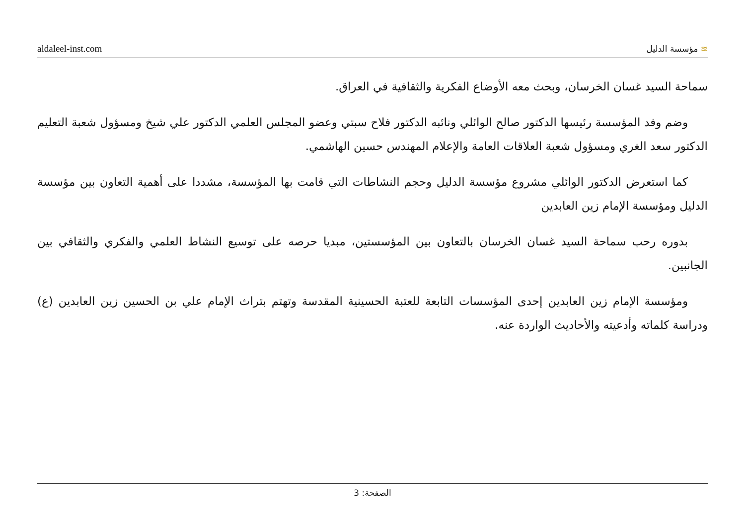aldaleel-inst.com ≋ مؤسسة الدليل
سماحة السيد غسان الخرسان، وبحث معه الأوضاع الفكرية والثقافية في العراق.
وضم وفد المؤسسة رئيسها الدكتور صالح الوائلي ونائبه الدكتور فلاح سبتي وعضو المجلس العلمي الدكتور علي شيخ ومسؤول شعبة التعليم الدكتور سعد الغري ومسؤول شعبة العلاقات العامة والإعلام المهندس حسين الهاشمي.
كما استعرض الدكتور الوائلي مشروع مؤسسة الدليل وحجم النشاطات التي قامت بها المؤسسة، مشددا على أهمية التعاون بين مؤسسة الدليل ومؤسسة الإمام زين العابدين
بدوره رحب سماحة السيد غسان الخرسان بالتعاون بين المؤسستين، مبديا حرصه على توسيع النشاط العلمي والفكري والثقافي بين الجانبين.
ومؤسسة الإمام زين العابدين إحدى المؤسسات التابعة للعتبة الحسينية المقدسة وتهتم بتراث الإمام علي بن الحسين زين العابدين (ع) ودراسة كلماته وأدعيته والأحاديث الواردة عنه.
الصفحة: 3